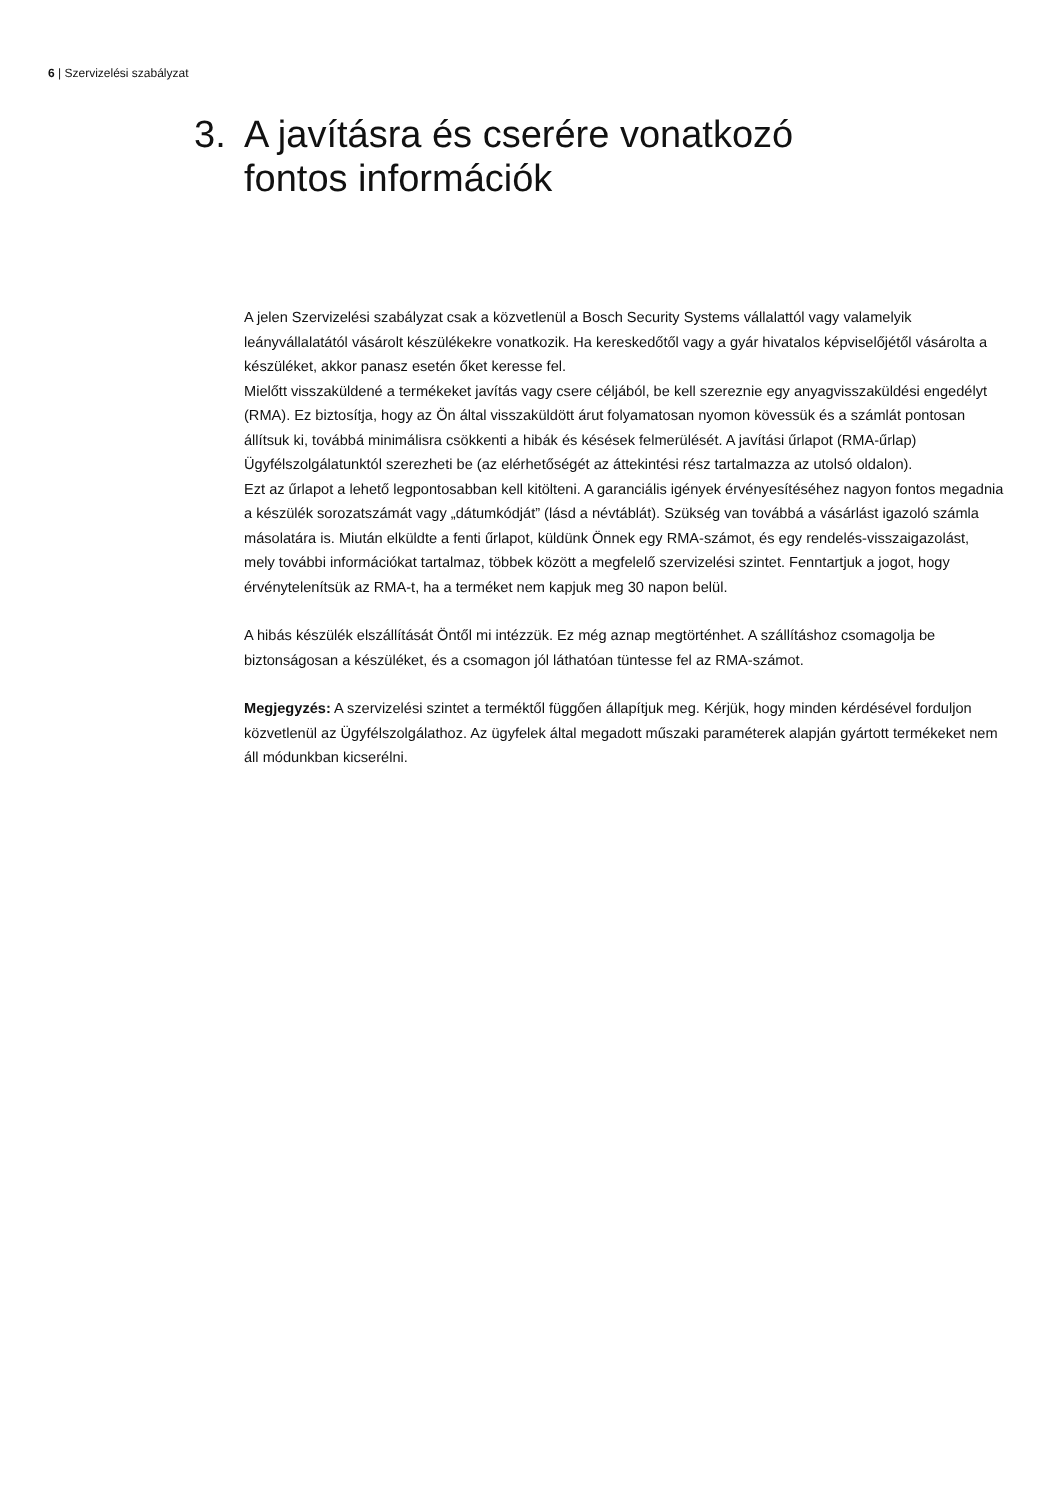6 | Szervizelési szabályzat
3. A javításra és cserére vonatkozó
fontos információk
A jelen Szervizelési szabályzat csak a közvetlenül a Bosch Security Systems vállalattól vagy valamelyik leányvállalatától vásárolt készülékekre vonatkozik. Ha kereskedőtől vagy a gyár hivatalos képviselőjétől vásárolta a készüléket, akkor panasz esetén őket keresse fel.
Mielőtt visszaküldené a termékeket javítás vagy csere céljából, be kell szereznie egy anyagvisszaküldési engedélyt (RMA). Ez biztosítja, hogy az Ön által visszaküldött árut folyamatosan nyomon kövessük és a számlát pontosan állítsuk ki, továbbá minimálisra csökkenti a hibák és késések felmerülését. A javítási űrlapot (RMA-űrlap) Ügyfélszolgálatunktól szerezheti be (az elérhetőségét az áttekintési rész tartalmazza az utolsó oldalon).
Ezt az űrlapot a lehető legpontosabban kell kitölteni. A garanciális igények érvényesítéséhez nagyon fontos megadnia a készülék sorozatszámát vagy „dátumkódját” (lásd a névtáblát). Szükség van továbbá a vásárlást igazoló számla másolatára is. Miután elküldte a fenti űrlapot, küldünk Önnek egy RMA-számot, és egy rendelés-visszaigazolást, mely további információkat tartalmaz, többek között a megfelelő szervizelési szintet. Fenntartjuk a jogot, hogy érvénytelenítsük az RMA-t, ha a terméket nem kapjuk meg 30 napon belül.
A hibás készülék elszállítását Öntől mi intézzük. Ez még aznap megtörténhet. A szállításhoz csomagolja be biztonságosan a készüléket, és a csomagon jól láthatóan tüntesse fel az RMA-számot.
Megjegyzés: A szervizelési szintet a terméktől függően állapítjuk meg. Kérjük, hogy minden kérdésével forduljon közvetlenül az Ügyfélszolgálathoz. Az ügyfelek által megadott műszaki paraméterek alapján gyártott termékeket nem áll módunkban kicserélni.